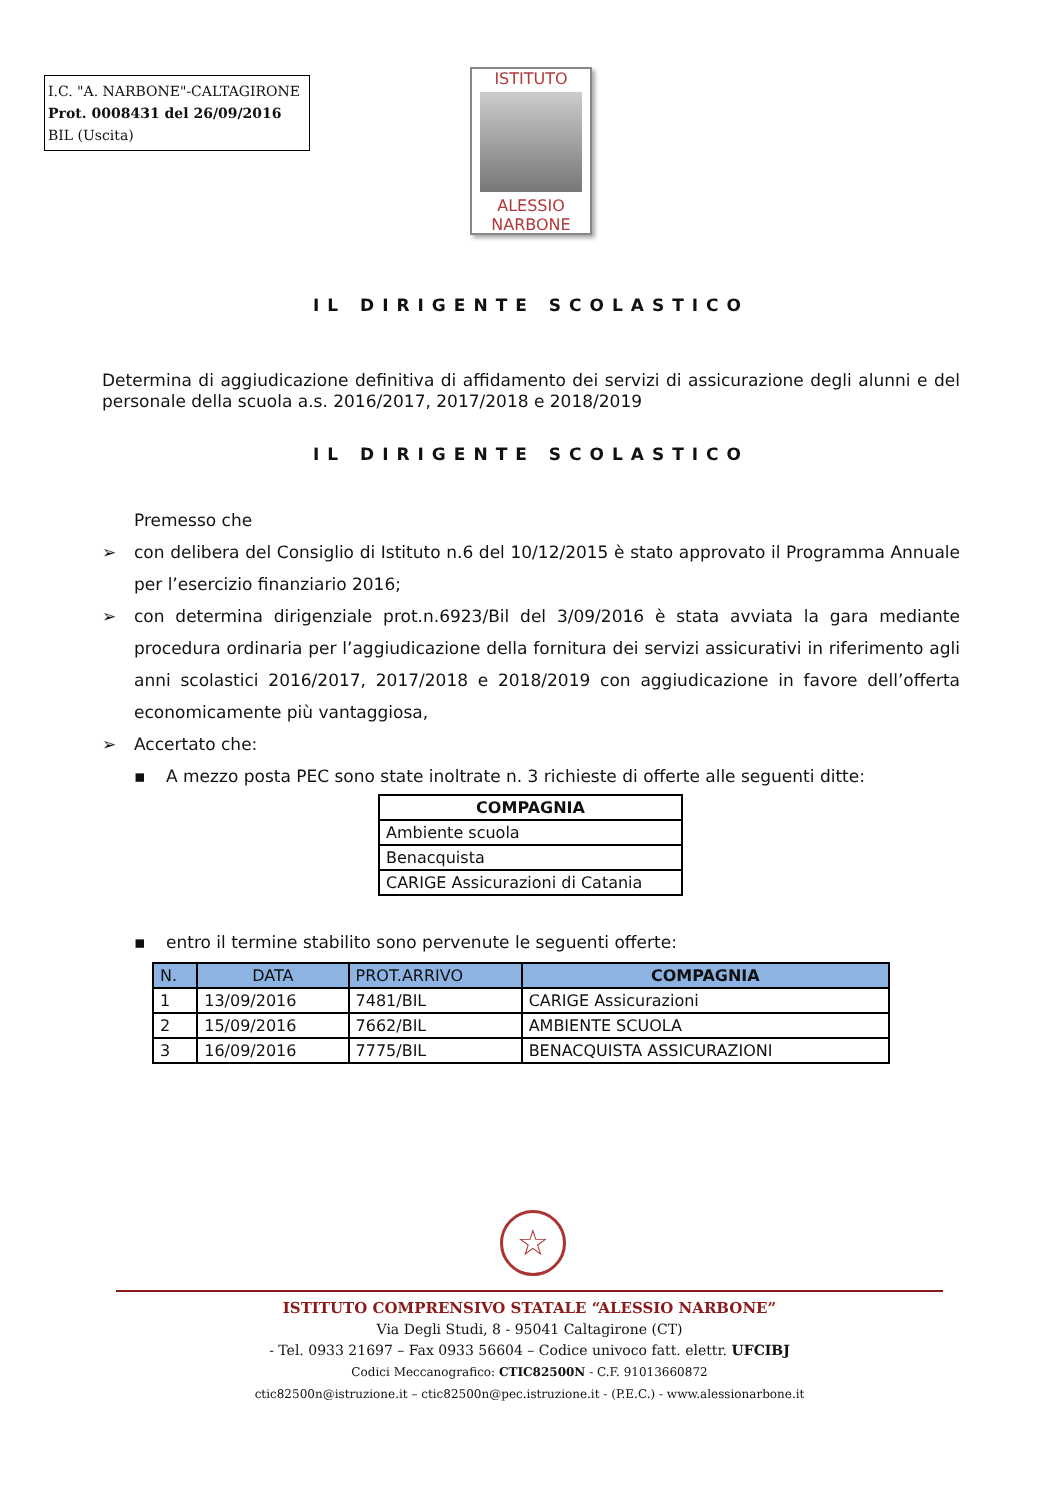I.C. "A. NARBONE"-CALTAGIRONE
Prot. 0008431 del 26/09/2016
BIL (Uscita)
ISTITUTO
ALESSIO
NARBONE
IL DIRIGENTE SCOLASTICO
Determina di aggiudicazione definitiva di affidamento dei servizi di assicurazione degli alunni e del personale della scuola a.s. 2016/2017, 2017/2018 e 2018/2019
IL DIRIGENTE SCOLASTICO
Premesso che
➢ con delibera del Consiglio di Istituto n.6 del 10/12/2015 è stato approvato il Programma Annuale per l’esercizio finanziario 2016;
➢ con determina dirigenziale prot.n.6923/Bil del 3/09/2016 è stata avviata la gara mediante procedura ordinaria per l’aggiudicazione della fornitura dei servizi assicurativi in riferimento agli anni scolastici 2016/2017, 2017/2018 e 2018/2019 con aggiudicazione in favore dell’offerta economicamente più vantaggiosa,
➢ Accertato che:
▪ A mezzo posta PEC sono state inoltrate n. 3 richieste di offerte alle seguenti ditte:
| COMPAGNIA |
| --- |
| Ambiente scuola |
| Benacquista |
| CARIGE Assicurazioni di Catania |
▪ entro il termine stabilito sono pervenute le seguenti offerte:
| N. | DATA | PROT.ARRIVO | COMPAGNIA |
| 1 | 13/09/2016 | 7481/BIL | CARIGE Assicurazioni |
| 2 | 15/09/2016 | 7662/BIL | AMBIENTE SCUOLA |
| 3 | 16/09/2016 | 7775/BIL | BENACQUISTA ASSICURAZIONI |
☆
ISTITUTO COMPRENSIVO STATALE “ALESSIO NARBONE”
Via Degli Studi, 8 - 95041 Caltagirone (CT)
- Tel. 0933 21697 – Fax 0933 56604 – Codice univoco fatt. elettr. UFCIBJ
Codici Meccanografico: CTIC82500N - C.F. 91013660872
ctic82500n@istruzione.it – ctic82500n@pec.istruzione.it - (P.E.C.) - www.alessionarbone.it